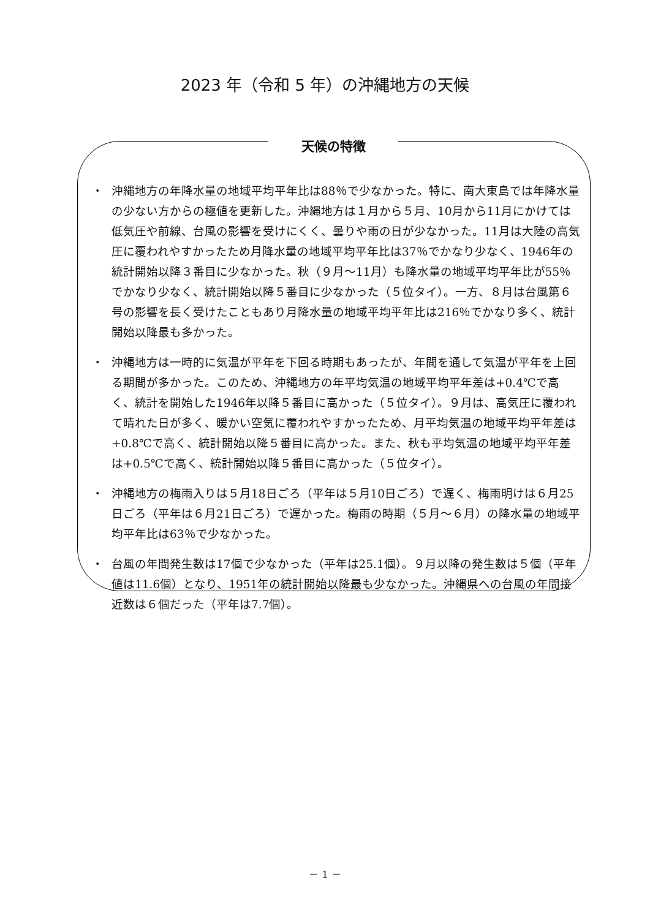2023 年（令和 5 年）の沖縄地方の天候
天候の特徴
・ 沖縄地方の年降水量の地域平均平年比は88％で少なかった。特に、南大東島では年降水量の少ない方からの極値を更新した。沖縄地方は１月から５月、10月から11月にかけては低気圧や前線、台風の影響を受けにくく、曇りや雨の日が少なかった。11月は大陸の高気圧に覆われやすかったため月降水量の地域平均平年比は37％でかなり少なく、1946年の統計開始以降３番目に少なかった。秋（９月～11月）も降水量の地域平均平年比が55％でかなり少なく、統計開始以降５番目に少なかった（５位タイ）。一方、８月は台風第６号の影響を長く受けたこともあり月降水量の地域平均平年比は216％でかなり多く、統計開始以降最も多かった。
・ 沖縄地方は一時的に気温が平年を下回る時期もあったが、年間を通して気温が平年を上回る期間が多かった。このため、沖縄地方の年平均気温の地域平均平年差は+0.4℃で高く、統計を開始した1946年以降５番目に高かった（５位タイ）。９月は、高気圧に覆われて晴れた日が多く、暖かい空気に覆われやすかったため、月平均気温の地域平均平年差は+0.8℃で高く、統計開始以降５番目に高かった。また、秋も平均気温の地域平均平年差は+0.5℃で高く、統計開始以降５番目に高かった（５位タイ）。
・ 沖縄地方の梅雨入りは５月18日ごろ（平年は５月10日ごろ）で遅く、梅雨明けは６月25日ごろ（平年は６月21日ごろ）で遅かった。梅雨の時期（５月～６月）の降水量の地域平均平年比は63％で少なかった。
・ 台風の年間発生数は17個で少なかった（平年は25.1個）。９月以降の発生数は５個（平年値は11.6個）となり、1951年の統計開始以降最も少なかった。沖縄県への台風の年間接近数は６個だった（平年は7.7個）。
－ 1 －